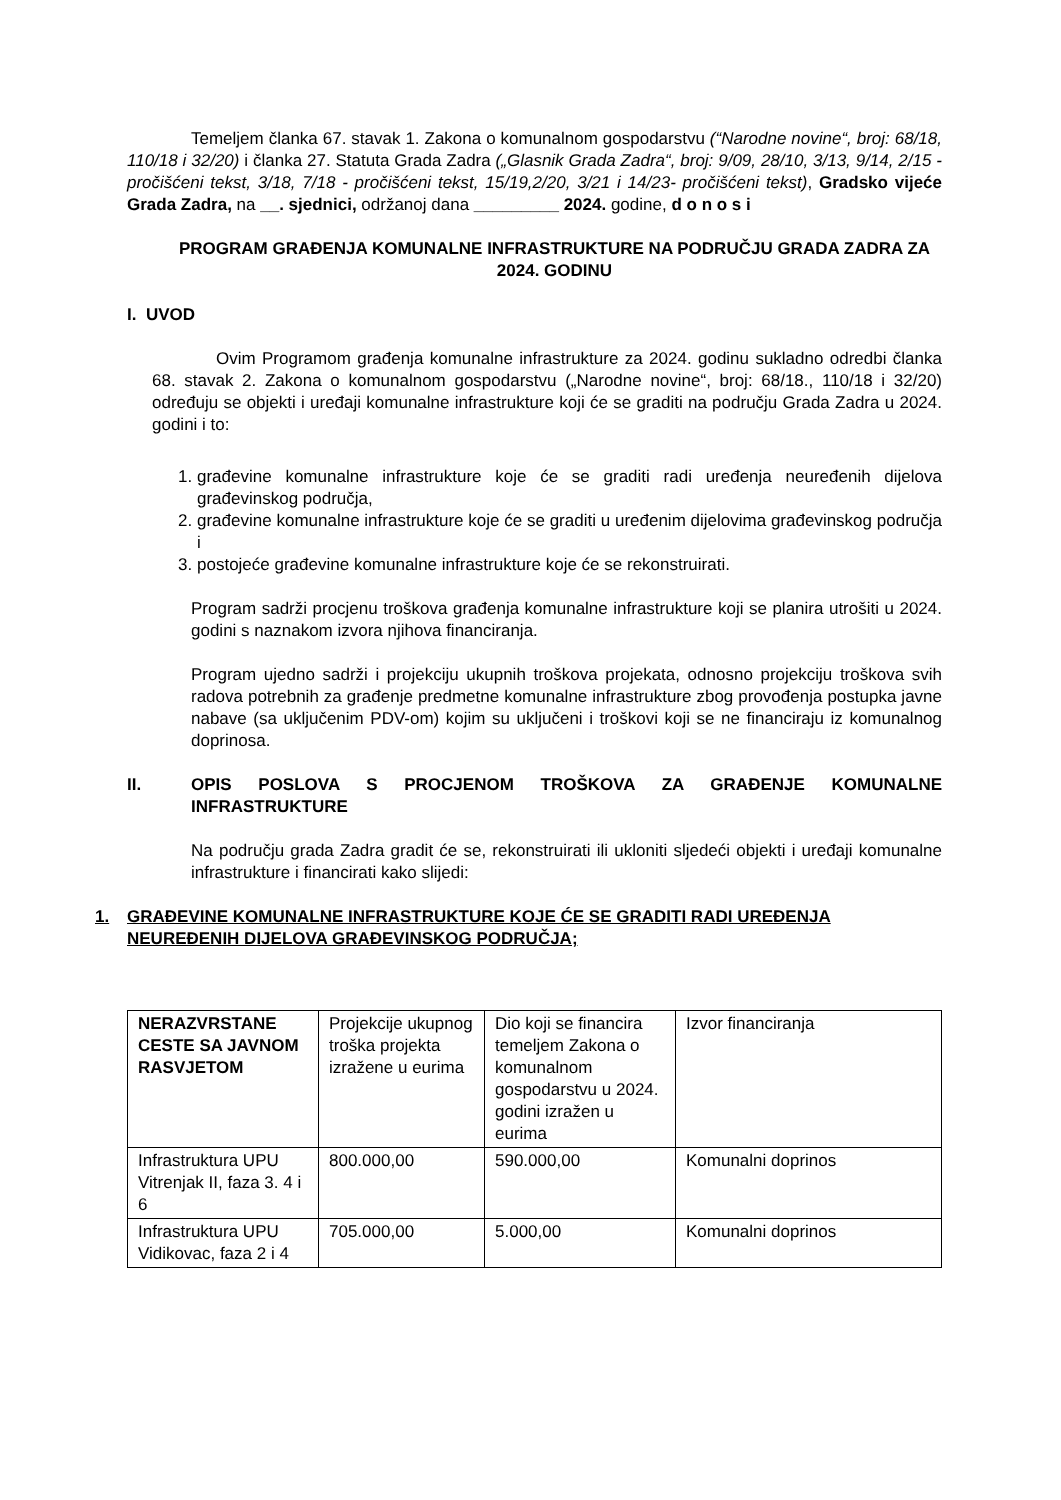Temeljem članka 67. stavak 1. Zakona o komunalnom gospodarstvu (“Narodne novine“, broj: 68/18, 110/18 i 32/20) i članka 27. Statuta Grada Zadra („Glasnik Grada Zadra“, broj: 9/09, 28/10, 3/13, 9/14, 2/15 - pročišćeni tekst, 3/18, 7/18 - pročišćeni tekst, 15/19,2/20, 3/21 i 14/23- pročišćeni tekst), Gradsko vijeće Grada Zadra, na __. sjednici, održanoj dana _________ 2024. godine, d o n o s i
PROGRAM GRAĐENJA KOMUNALNE INFRASTRUKTURE NA PODRUČJU GRADA ZADRA ZA 2024. GODINU
I. UVOD
Ovim Programom građenja komunalne infrastrukture za 2024. godinu sukladno odredbi članka 68. stavak 2. Zakona o komunalnom gospodarstvu („Narodne novine“, broj: 68/18., 110/18 i 32/20) određuju se objekti i uređaji komunalne infrastrukture koji će se graditi na području Grada Zadra u 2024. godini i to:
1. građevine komunalne infrastrukture koje će se graditi radi uređenja neuređenih dijelova građevinskog područja,
2. građevine komunalne infrastrukture koje će se graditi u uređenim dijelovima građevinskog područja i
3. postojeće građevine komunalne infrastrukture koje će se rekonstruirati.
Program sadrži procjenu troškova građenja komunalne infrastrukture koji se planira utrošiti u 2024. godini s naznakom izvora njihova financiranja.
Program ujedno sadrži i projekciju ukupnih troškova projekata, odnosno projekciju troškova svih radova potrebnih za građenje predmetne komunalne infrastrukture zbog provođenja postupka javne nabave (sa uključenim PDV-om) kojim su uključeni i troškovi koji se ne financiraju iz komunalnog doprinosa.
II. OPIS POSLOVA S PROCJENOM TROŠKOVA ZA GRAĐENJE KOMUNALNE INFRASTRUKTURE
Na području grada Zadra gradit će se, rekonstruirati ili ukloniti sljedeći objekti i uređaji komunalne infrastrukture i financirati kako slijedi:
1. GRAĐEVINE KOMUNALNE INFRASTRUKTURE KOJE ĆE SE GRADITI RADI UREĐENJA NEUREĐENIH DIJELOVA GRAĐEVINSKOG PODRUČJA;
| NERAZVRSTANE CESTE SA JAVNOM RASVJETOM | Projekcije ukupnog troška projekta izražene u eurima | Dio koji se financira temeljem Zakona o komunalnom gospodarstvu u 2024. godini izražen u eurima | Izvor financiranja |
| Infrastruktura UPU Vitrenjak II, faza 3. 4 i 6 | 800.000,00 | 590.000,00 | Komunalni doprinos |
| Infrastruktura UPU Vidikovac, faza 2 i 4 | 705.000,00 | 5.000,00 | Komunalni doprinos |